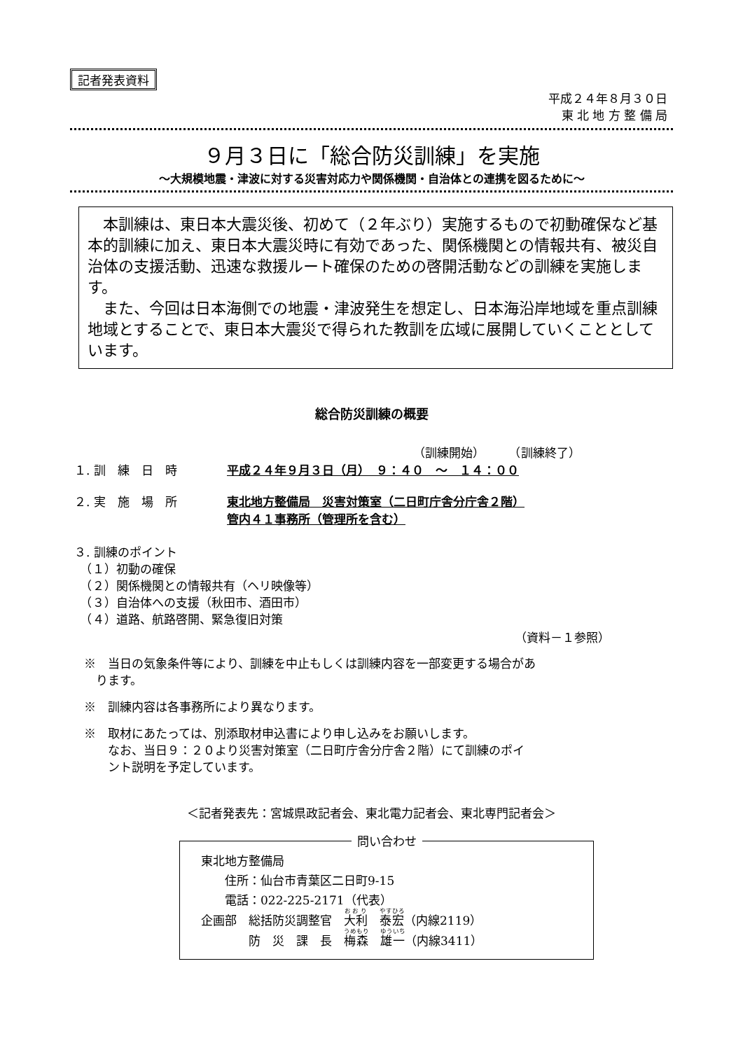記者発表資料
平成２４年８月３０日
東 北 地 方 整 備 局
９月３日に「総合防災訓練」を実施
～大規模地震・津波に対する災害対応力や関係機関・自治体との連携を図るために～
本訓練は、東日本大震災後、初めて（２年ぶり）実施するもので初動確保など基本的訓練に加え、東日本大震災時に有効であった、関係機関との情報共有、被災自治体の支援活動、迅速な救援ルート確保のための啓開活動などの訓練を実施します。
また、今回は日本海側での地震・津波発生を想定し、日本海沿岸地域を重点訓練地域とすることで、東日本大震災で得られた教訓を広域に展開していくこととしています。
総合防災訓練の概要
（訓練開始）　　　（訓練終了）
１. 訓　練　日　時 平成２４年９月３日（月）　９：４０　～　１４：００
２. 実　施　場　所 東北地方整備局　災害対策室（二日町庁舎分庁舎２階）
管内４１事務所（管理所を含む）
３. 訓練のポイント
　（１）初動の確保
　（２）関係機関との情報共有（ヘリ映像等）
　（３）自治体への支援（秋田市、酒田市）
　（４）道路、航路啓開、緊急復旧対策
（資料－１参照）
※　当日の気象条件等により、訓練を中止もしくは訓練内容を一部変更する場合があ
　ります。
※　訓練内容は各事務所により異なります。
※　取材にあたっては、別添取材申込書により申し込みをお願いします。
　　なお、当日９：２０より災害対策室（二日町庁舎分庁舎２階）にて訓練のポイ
　　ント説明を予定しています。
＜記者発表先：宮城県政記者会、東北電力記者会、東北専門記者会＞
問い合わせ
東北地方整備局
　　住所：仙台市青葉区二日町9-15
　　電話：022-225-2171（代表）
企画部　総括防災調整官　大利　泰宏（内線2119）
　　　　防　災　課　長　梅森　雄一（内線3411）